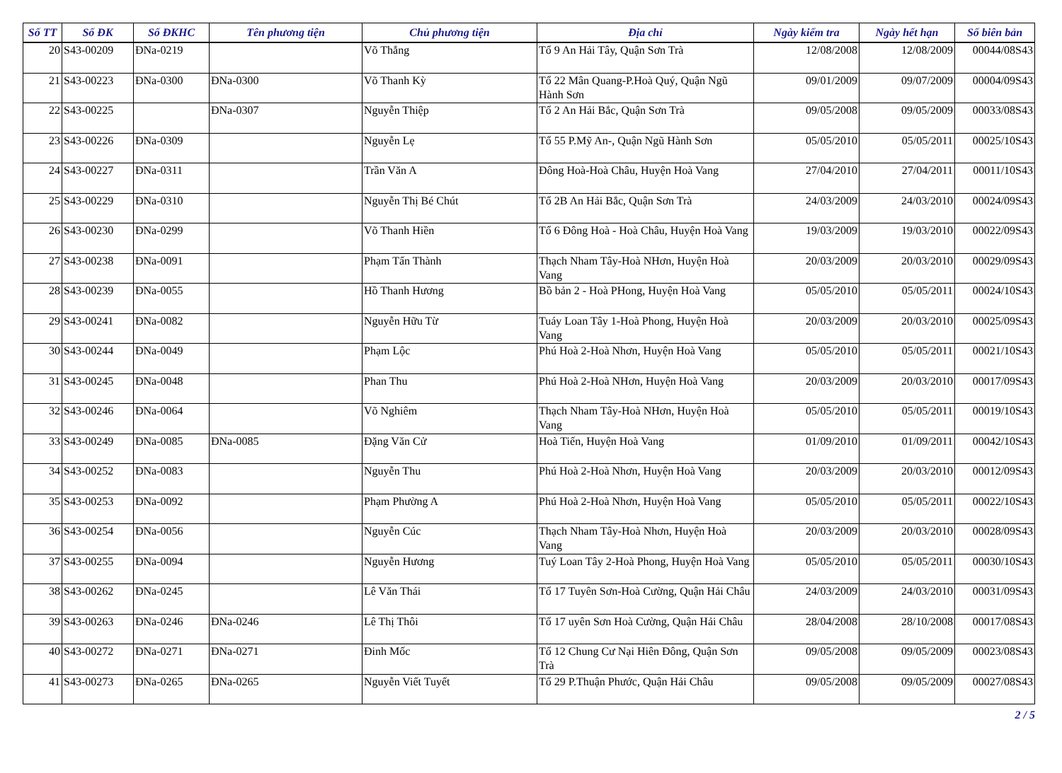| Số TT | Số ĐK | Số ĐKHC | Tên phương tiện | Chủ phương tiện | Địa chỉ | Ngày kiểm tra | Ngày hết hạn | Số biên bản |
| --- | --- | --- | --- | --- | --- | --- | --- | --- |
| 20 | S43-00209 | ĐNa-0219 | | Võ Thắng | Tổ 9 An Hải Tây, Quận Sơn Trà | 12/08/2008 | 12/08/2009 | 00044/08S43 |
| 21 | S43-00223 | ĐNa-0300 | ĐNa-0300 | Võ Thanh Kỳ | Tổ 22 Mân Quang-P.Hoà Quý, Quận Ngũ Hành Sơn | 09/01/2009 | 09/07/2009 | 00004/09S43 |
| 22 | S43-00225 | | ĐNa-0307 | Nguyễn Thiệp | Tổ 2 An Hải Bắc, Quận Sơn Trà | 09/05/2008 | 09/05/2009 | 00033/08S43 |
| 23 | S43-00226 | ĐNa-0309 | | Nguyễn Lẹ | Tổ 55 P.Mỹ An-, Quận Ngũ Hành Sơn | 05/05/2010 | 05/05/2011 | 00025/10S43 |
| 24 | S43-00227 | ĐNa-0311 | | Trần Văn A | Đông Hoà-Hoà Châu, Huyện Hoà Vang | 27/04/2010 | 27/04/2011 | 00011/10S43 |
| 25 | S43-00229 | ĐNa-0310 | | Nguyễn Thị Bé Chút | Tổ 2B An Hải Bắc, Quận Sơn Trà | 24/03/2009 | 24/03/2010 | 00024/09S43 |
| 26 | S43-00230 | ĐNa-0299 | | Võ Thanh Hiền | Tổ 6 Đông Hoà - Hoà Châu, Huyện Hoà Vang | 19/03/2009 | 19/03/2010 | 00022/09S43 |
| 27 | S43-00238 | ĐNa-0091 | | Phạm Tấn Thành | Thạch Nham Tây-Hoà NHơn, Huyện Hoà Vang | 20/03/2009 | 20/03/2010 | 00029/09S43 |
| 28 | S43-00239 | ĐNa-0055 | | Hồ Thanh Hương | Bồ bản 2 - Hoà PHong, Huyện Hoà Vang | 05/05/2010 | 05/05/2011 | 00024/10S43 |
| 29 | S43-00241 | ĐNa-0082 | | Nguyễn Hữu Từ | Tuáy Loan Tây 1-Hoà Phong, Huyện Hoà Vang | 20/03/2009 | 20/03/2010 | 00025/09S43 |
| 30 | S43-00244 | ĐNa-0049 | | Phạm Lộc | Phú Hoà 2-Hoà Nhơn, Huyện Hoà Vang | 05/05/2010 | 05/05/2011 | 00021/10S43 |
| 31 | S43-00245 | ĐNa-0048 | | Phan Thu | Phú Hoà 2-Hoà NHơn, Huyện Hoà Vang | 20/03/2009 | 20/03/2010 | 00017/09S43 |
| 32 | S43-00246 | ĐNa-0064 | | Võ Nghiêm | Thạch Nham Tây-Hoà NHơn, Huyện Hoà Vang | 05/05/2010 | 05/05/2011 | 00019/10S43 |
| 33 | S43-00249 | ĐNa-0085 | ĐNa-0085 | Đặng Văn Cử | Hoà Tiến, Huyện Hoà Vang | 01/09/2010 | 01/09/2011 | 00042/10S43 |
| 34 | S43-00252 | ĐNa-0083 | | Nguyễn Thu | Phú Hoà 2-Hoà Nhơn, Huyện Hoà Vang | 20/03/2009 | 20/03/2010 | 00012/09S43 |
| 35 | S43-00253 | ĐNa-0092 | | Phạm Phường A | Phú Hoà 2-Hoà Nhơn, Huyện Hoà Vang | 05/05/2010 | 05/05/2011 | 00022/10S43 |
| 36 | S43-00254 | ĐNa-0056 | | Nguyễn Cúc | Thạch Nham Tây-Hoà Nhơn, Huyện Hoà Vang | 20/03/2009 | 20/03/2010 | 00028/09S43 |
| 37 | S43-00255 | ĐNa-0094 | | Nguyễn Hương | Tuý Loan Tây 2-Hoà Phong, Huyện Hoà Vang | 05/05/2010 | 05/05/2011 | 00030/10S43 |
| 38 | S43-00262 | ĐNa-0245 | | Lê Văn Thái | Tổ 17 Tuyên Sơn-Hoà Cường, Quận Hải Châu | 24/03/2009 | 24/03/2010 | 00031/09S43 |
| 39 | S43-00263 | ĐNa-0246 | ĐNa-0246 | Lê Thị Thôi | Tổ 17 uyên Sơn Hoà Cường, Quận Hải Châu | 28/04/2008 | 28/10/2008 | 00017/08S43 |
| 40 | S43-00272 | ĐNa-0271 | ĐNa-0271 | Đinh Mốc | Tổ 12 Chung Cư Nại Hiên Đông, Quận Sơn Trà | 09/05/2008 | 09/05/2009 | 00023/08S43 |
| 41 | S43-00273 | ĐNa-0265 | ĐNa-0265 | Nguyễn Viết Tuyết | Tổ 29 P.Thuận Phước, Quận Hải Châu | 09/05/2008 | 09/05/2009 | 00027/08S43 |
2 / 5